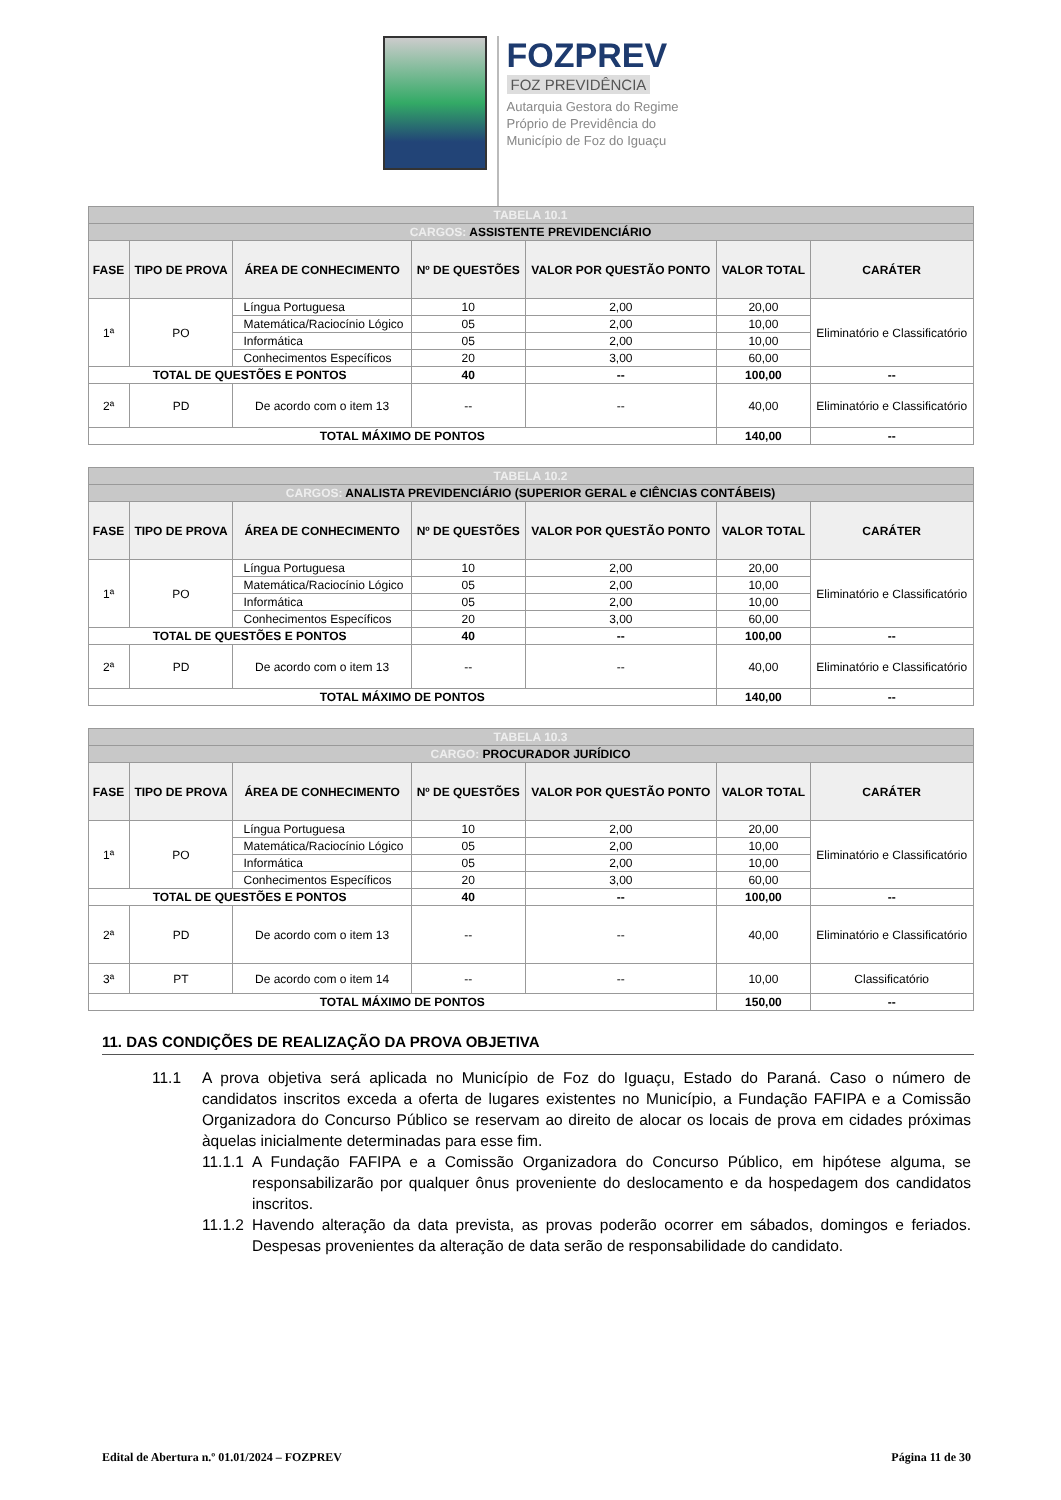FOZPREV
FOZ PREVIDÊNCIA
Autarquia Gestora do Regime
Próprio de Previdência do
Município de Foz do Iguaçu
| TABELA 10.1 | | | | | | |
| --- | --- | --- | --- | --- | --- | --- |
| CARGOS: ASSISTENTE PREVIDENCIÁRIO | | | | | | |
| FASE | TIPO DE PROVA | ÁREA DE CONHECIMENTO | Nº DE QUESTÕES | VALOR POR QUESTÃO PONTO | VALOR TOTAL | CARÁTER |
| 1ª | PO | Língua Portuguesa | 10 | 2,00 | 20,00 | Eliminatório e Classificatório |
| | | Matemática/Raciocínio Lógico | 05 | 2,00 | 10,00 | |
| | | Informática | 05 | 2,00 | 10,00 | |
| | | Conhecimentos Específicos | 20 | 3,00 | 60,00 | |
| TOTAL DE QUESTÕES E PONTOS | | | 40 | -- | 100,00 | -- |
| 2ª | PD | De acordo com o item 13 | -- | -- | 40,00 | Eliminatório e Classificatório |
| TOTAL MÁXIMO DE PONTOS | | | | | 140,00 | -- |
| TABELA 10.2 | | | | | | |
| --- | --- | --- | --- | --- | --- | --- |
| CARGOS: ANALISTA PREVIDENCIÁRIO (SUPERIOR GERAL e CIÊNCIAS CONTÁBEIS) | | | | | | |
| FASE | TIPO DE PROVA | ÁREA DE CONHECIMENTO | Nº DE QUESTÕES | VALOR POR QUESTÃO PONTO | VALOR TOTAL | CARÁTER |
| 1ª | PO | Língua Portuguesa | 10 | 2,00 | 20,00 | Eliminatório e Classificatório |
| | | Matemática/Raciocínio Lógico | 05 | 2,00 | 10,00 | |
| | | Informática | 05 | 2,00 | 10,00 | |
| | | Conhecimentos Específicos | 20 | 3,00 | 60,00 | |
| TOTAL DE QUESTÕES E PONTOS | | | 40 | -- | 100,00 | -- |
| 2ª | PD | De acordo com o item 13 | -- | -- | 40,00 | Eliminatório e Classificatório |
| TOTAL MÁXIMO DE PONTOS | | | | | 140,00 | -- |
| TABELA 10.3 | | | | | | |
| --- | --- | --- | --- | --- | --- | --- |
| CARGO: PROCURADOR JURÍDICO | | | | | | |
| FASE | TIPO DE PROVA | ÁREA DE CONHECIMENTO | Nº DE QUESTÕES | VALOR POR QUESTÃO PONTO | VALOR TOTAL | CARÁTER |
| 1ª | PO | Língua Portuguesa | 10 | 2,00 | 20,00 | Eliminatório e Classificatório |
| | | Matemática/Raciocínio Lógico | 05 | 2,00 | 10,00 | |
| | | Informática | 05 | 2,00 | 10,00 | |
| | | Conhecimentos Específicos | 20 | 3,00 | 60,00 | |
| TOTAL DE QUESTÕES E PONTOS | | | 40 | -- | 100,00 | -- |
| 2ª | PD | De acordo com o item 13 | -- | -- | 40,00 | Eliminatório e Classificatório |
| 3ª | PT | De acordo com o item 14 | -- | -- | 10,00 | Classificatório |
| TOTAL MÁXIMO DE PONTOS | | | | | 150,00 | -- |
11. DAS CONDIÇÕES DE REALIZAÇÃO DA PROVA OBJETIVA
11.1 A prova objetiva será aplicada no Município de Foz do Iguaçu, Estado do Paraná. Caso o número de candidatos inscritos exceda a oferta de lugares existentes no Município, a Fundação FAFIPA e a Comissão Organizadora do Concurso Público se reservam ao direito de alocar os locais de prova em cidades próximas àquelas inicialmente determinadas para esse fim.
11.1.1 A Fundação FAFIPA e a Comissão Organizadora do Concurso Público, em hipótese alguma, se responsabilizarão por qualquer ônus proveniente do deslocamento e da hospedagem dos candidatos inscritos.
11.1.2 Havendo alteração da data prevista, as provas poderão ocorrer em sábados, domingos e feriados. Despesas provenientes da alteração de data serão de responsabilidade do candidato.
Edital de Abertura n.º 01.01/2024 – FOZPREV Página 11 de 30